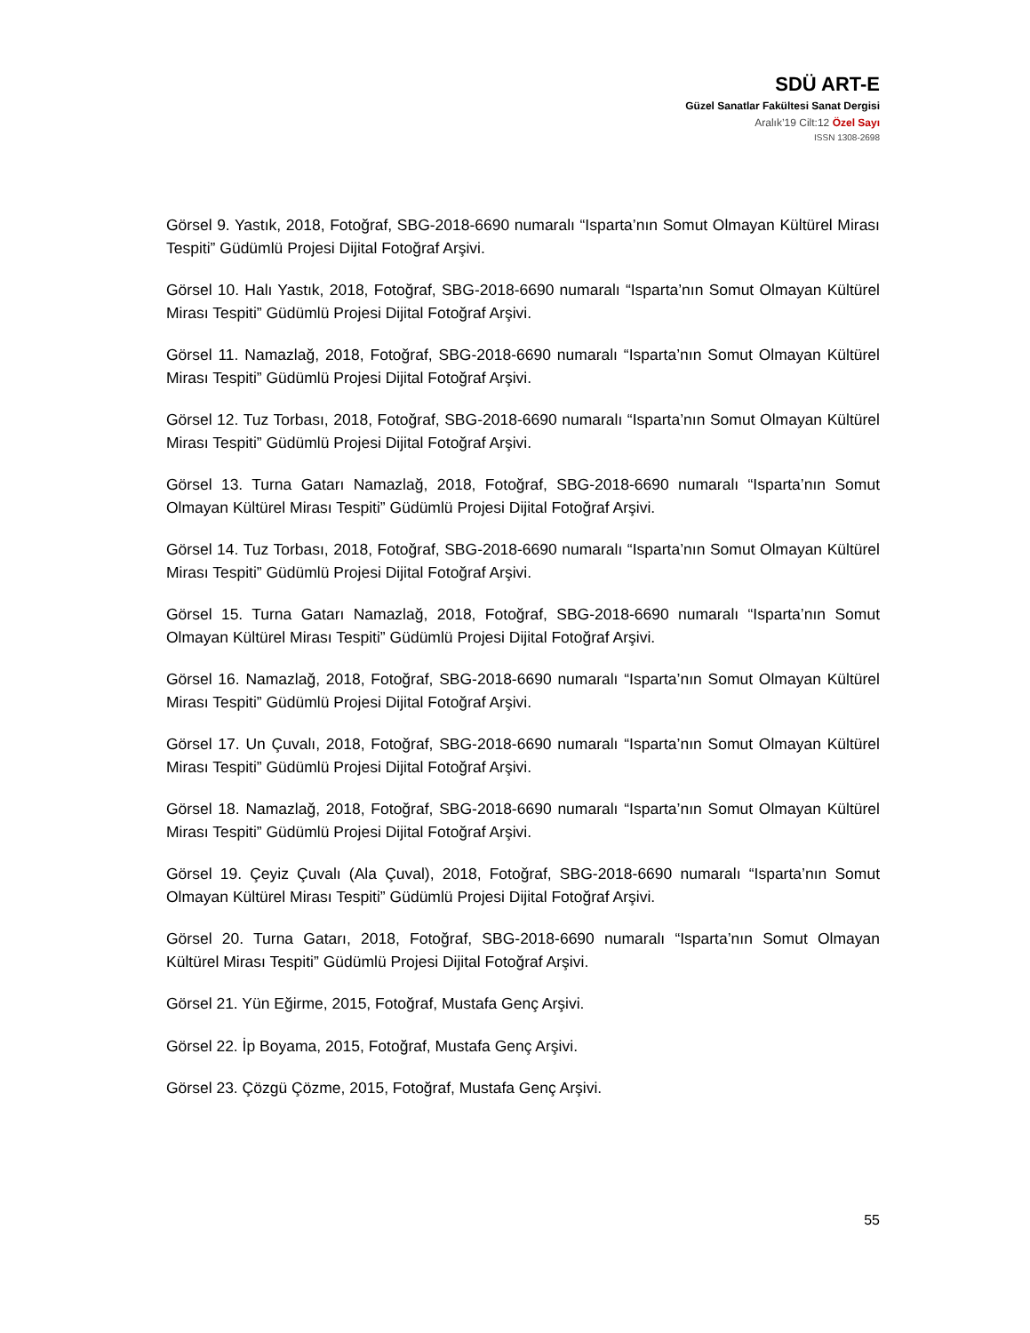SDÜ ART-E
Güzel Sanatlar Fakültesi Sanat Dergisi
Aralık’19 Cilt:12 Özel Sayı
ISSN 1308-2698
Görsel 9. Yastık, 2018, Fotoğraf, SBG-2018-6690 numaralı “Isparta’nın Somut Olmayan Kültürel Mirası Tespiti” Güdümlü Projesi Dijital Fotoğraf Arşivi.
Görsel 10. Halı Yastık, 2018, Fotoğraf, SBG-2018-6690 numaralı “Isparta’nın Somut Olmayan Kültürel Mirası Tespiti” Güdümlü Projesi Dijital Fotoğraf Arşivi.
Görsel 11. Namazlağ, 2018, Fotoğraf, SBG-2018-6690 numaralı “Isparta’nın Somut Olmayan Kültürel Mirası Tespiti” Güdümlü Projesi Dijital Fotoğraf Arşivi.
Görsel 12. Tuz Torbası, 2018, Fotoğraf, SBG-2018-6690 numaralı “Isparta’nın Somut Olmayan Kültürel Mirası Tespiti” Güdümlü Projesi Dijital Fotoğraf Arşivi.
Görsel 13. Turna Gatarı Namazlağ, 2018, Fotoğraf, SBG-2018-6690 numaralı “Isparta’nın Somut Olmayan Kültürel Mirası Tespiti” Güdümlü Projesi Dijital Fotoğraf Arşivi.
Görsel 14. Tuz Torbası, 2018, Fotoğraf, SBG-2018-6690 numaralı “Isparta’nın Somut Olmayan Kültürel Mirası Tespiti” Güdümlü Projesi Dijital Fotoğraf Arşivi.
Görsel 15. Turna Gatarı Namazlağ, 2018, Fotoğraf, SBG-2018-6690 numaralı “Isparta’nın Somut Olmayan Kültürel Mirası Tespiti” Güdümlü Projesi Dijital Fotoğraf Arşivi.
Görsel 16. Namazlağ, 2018, Fotoğraf, SBG-2018-6690 numaralı “Isparta’nın Somut Olmayan Kültürel Mirası Tespiti” Güdümlü Projesi Dijital Fotoğraf Arşivi.
Görsel 17. Un Çuvalı, 2018, Fotoğraf, SBG-2018-6690 numaralı “Isparta’nın Somut Olmayan Kültürel Mirası Tespiti” Güdümlü Projesi Dijital Fotoğraf Arşivi.
Görsel 18. Namazlağ, 2018, Fotoğraf, SBG-2018-6690 numaralı “Isparta’nın Somut Olmayan Kültürel Mirası Tespiti” Güdümlü Projesi Dijital Fotoğraf Arşivi.
Görsel 19. Çeyiz Çuvalı (Ala Çuval), 2018, Fotoğraf, SBG-2018-6690 numaralı “Isparta’nın Somut Olmayan Kültürel Mirası Tespiti” Güdümlü Projesi Dijital Fotoğraf Arşivi.
Görsel 20. Turna Gatarı, 2018, Fotoğraf, SBG-2018-6690 numaralı “Isparta’nın Somut Olmayan Kültürel Mirası Tespiti” Güdümlü Projesi Dijital Fotoğraf Arşivi.
Görsel 21. Yün Eğirme, 2015, Fotoğraf, Mustafa Genç Arşivi.
Görsel 22. İp Boyama, 2015, Fotoğraf, Mustafa Genç Arşivi.
Görsel 23. Çözgü Çözme, 2015, Fotoğraf, Mustafa Genç Arşivi.
55